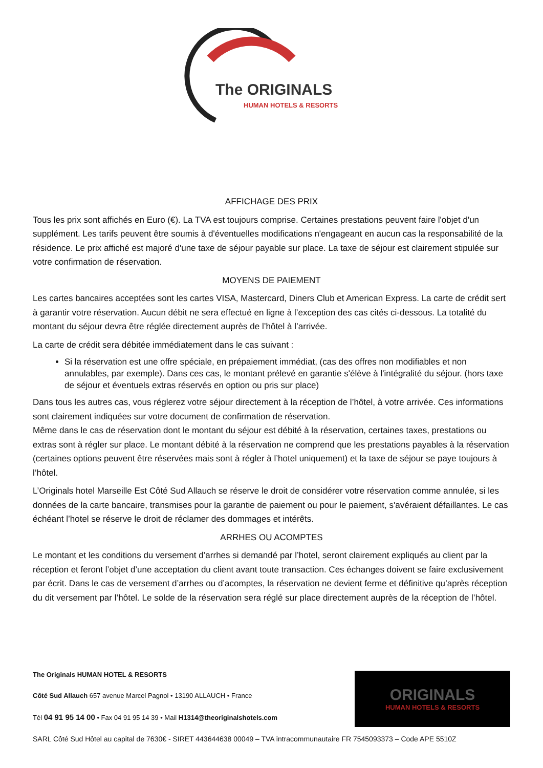The ORIGINALS
HUMAN HOTELS & RESORTS
AFFICHAGE DES PRIX
Tous les prix sont affichés en Euro (€). La TVA est toujours comprise. Certaines prestations peuvent faire l'objet d'un supplément. Les tarifs peuvent être soumis à d'éventuelles modifications n'engageant en aucun cas la responsabilité de la résidence. Le prix affiché est majoré d'une taxe de séjour payable sur place. La taxe de séjour est clairement stipulée sur votre confirmation de réservation.
MOYENS DE PAIEMENT
Les cartes bancaires acceptées sont les cartes VISA, Mastercard, Diners Club et American Express. La carte de crédit sert à garantir votre réservation. Aucun débit ne sera effectué en ligne à l’exception des cas cités ci-dessous. La totalité du montant du séjour devra être réglée directement auprès de l’hôtel à l’arrivée.
La carte de crédit sera débitée immédiatement dans le cas suivant :
Si la réservation est une offre spéciale, en prépaiement immédiat, (cas des offres non modifiables et non annulables, par exemple). Dans ces cas, le montant prélevé en garantie s'élève à l'intégralité du séjour. (hors taxe de séjour et éventuels extras réservés en option ou pris sur place)
Dans tous les autres cas, vous réglerez votre séjour directement à la réception de l’hôtel, à votre arrivée. Ces informations sont clairement indiquées sur votre document de confirmation de réservation.
Même dans le cas de réservation dont le montant du séjour est débité à la réservation, certaines taxes, prestations ou extras sont à régler sur place. Le montant débité à la réservation ne comprend que les prestations payables à la réservation (certaines options peuvent être réservées mais sont à régler à l’hotel uniquement) et la taxe de séjour se paye toujours à l’hôtel.
L’Originals hotel Marseille Est Côté Sud Allauch se réserve le droit de considérer votre réservation comme annulée, si les données de la carte bancaire, transmises pour la garantie de paiement ou pour le paiement, s'avéraient défaillantes. Le cas échéant l’hotel se réserve le droit de réclamer des dommages et intérêts.
ARRHES OU ACOMPTES
Le montant et les conditions du versement d’arrhes si demandé par l’hotel, seront clairement expliqués au client par la réception et feront l’objet d’une acceptation du client avant toute transaction. Ces échanges doivent se faire exclusivement par écrit. Dans le cas de versement d’arrhes ou d’acomptes, la réservation ne devient ferme et définitive qu’après réception du dit versement par l’hôtel. Le solde de la réservation sera réglé sur place directement auprès de la réception de l’hôtel.
The Originals HUMAN HOTEL & RESORTS
Côté Sud Allauch 657 avenue Marcel Pagnol • 13190 ALLAUCH • France
Tél 04 91 95 14 00 • Fax 04 91 95 14 39 • Mail H1314@theoriginalshotels.com
SARL Côté Sud Hôtel au capital de 7630€ - SIRET 443644638 00049 – TVA intracommunautaire FR 7545093373 – Code APE 5510Z
ORIGINALS
HUMAN HOTELS & RESORTS